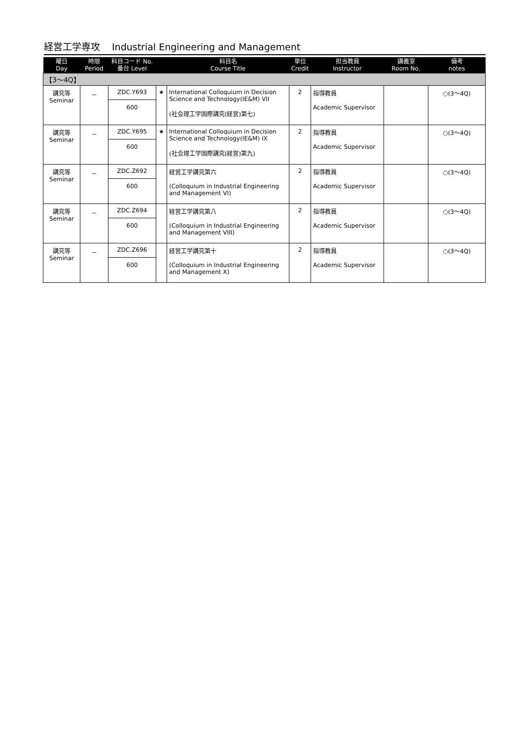経営工学専攻 Industrial Engineering and Management
| 曜日 Day | 時限 Period | 科目コード No. 番台 Level | | 科目名 Course Title | 単位 Credit | 担当教員 Instructor | 講義室 Room No. | 備考 notes |
| --- | --- | --- | --- | --- | --- | --- | --- | --- |
| 【3～4Q】 | | | | | | | | |
| 講究等 Seminar | － | ZDC.Y693 600 | ★ | International Colloquium in Decision Science and Technology(IE&M) VII (社会理工学国際講究(経営)第七) | 2 | 指導教員 Academic Supervisor | | ○(3～4Q) |
| 講究等 Seminar | － | ZDC.Y695 600 | ★ | International Colloquium in Decision Science and Technology(IE&M) IX (社会理工学国際講究(経営)第九) | 2 | 指導教員 Academic Supervisor | | ○(3～4Q) |
| 講究等 Seminar | － | ZDC.Z692 600 | | 経営工学講究第六 (Colloquium in Industrial Engineering and Management VI) | 2 | 指導教員 Academic Supervisor | | ○(3～4Q) |
| 講究等 Seminar | － | ZDC.Z694 600 | | 経営工学講究第八 (Colloquium in Industrial Engineering and Management VIII) | 2 | 指導教員 Academic Supervisor | | ○(3～4Q) |
| 講究等 Seminar | － | ZDC.Z696 600 | | 経営工学講究第十 (Colloquium in Industrial Engineering and Management X) | 2 | 指導教員 Academic Supervisor | | ○(3～4Q) |